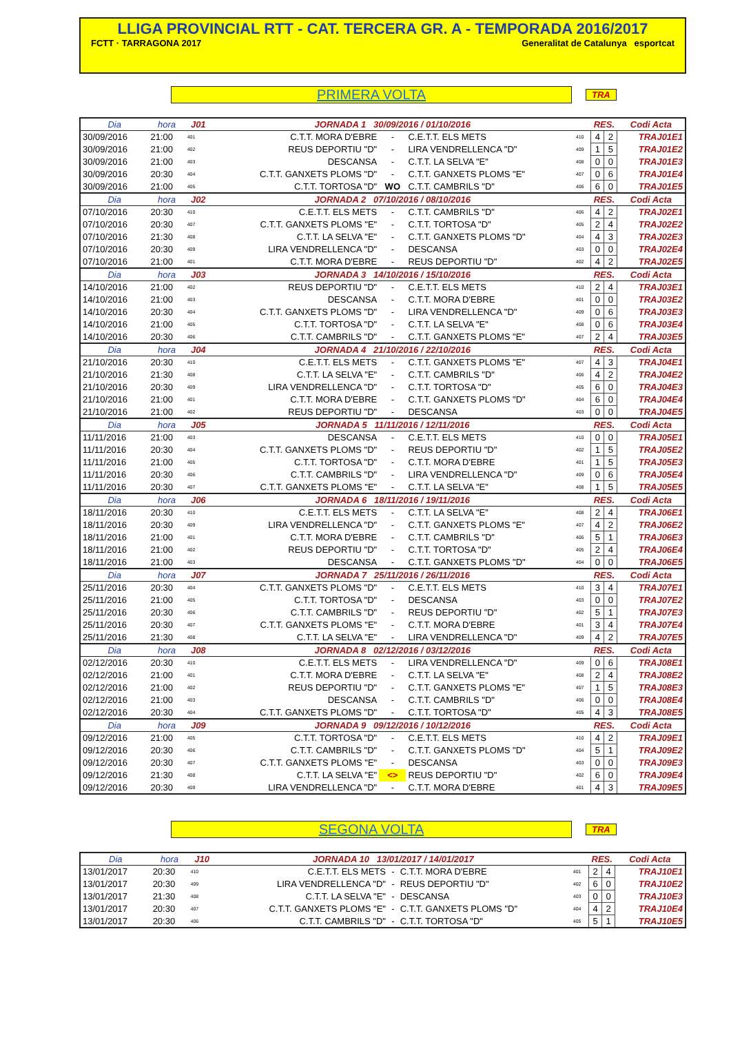LLIGA PROVINCIAL RTT - CAT. TERCERA GR. A - TEMPORADA 2016/2017
FCTT · TARRAGONA 2017 Generalitat de Catalunya esportcat
PRIMERA VOLTA
TRA
| Dia | hora | J01 | JORNADA 1 30/09/2016 / 01/10/2016 | | | | RES. | | Codi Acta |
| --- | --- | --- | --- | --- | --- | --- | --- | --- | --- |
| 30/09/2016 | 21:00 | 401 | C.T.T. MORA D'EBRE | - | C.E.T.T. ELS METS | 410 | 4 | 2 | TRAJ01E1 |
| 30/09/2016 | 21:00 | 402 | REUS DEPORTIU "D" | - | LIRA VENDRELLENCA "D" | 409 | 1 | 5 | TRAJ01E2 |
| 30/09/2016 | 21:00 | 403 | DESCANSA | - | C.T.T. LA SELVA "E" | 408 | 0 | 0 | TRAJ01E3 |
| 30/09/2016 | 20:30 | 404 | C.T.T. GANXETS PLOMS "D" | - | C.T.T. GANXETS PLOMS "E" | 407 | 0 | 6 | TRAJ01E4 |
| 30/09/2016 | 21:00 | 405 | C.T.T. TORTOSA "D" | WO | C.T.T. CAMBRILS "D" | 406 | 6 | 0 | TRAJ01E5 |
| Dia | hora | J02 | JORNADA 2 07/10/2016 / 08/10/2016 | | | | RES. | | Codi Acta |
| 07/10/2016 | 20:30 | 410 | C.E.T.T. ELS METS | - | C.T.T. CAMBRILS "D" | 406 | 4 | 2 | TRAJ02E1 |
| 07/10/2016 | 20:30 | 407 | C.T.T. GANXETS PLOMS "E" | - | C.T.T. TORTOSA "D" | 405 | 2 | 4 | TRAJ02E2 |
| 07/10/2016 | 21:30 | 408 | C.T.T. LA SELVA "E" | - | C.T.T. GANXETS PLOMS "D" | 404 | 4 | 3 | TRAJ02E3 |
| 07/10/2016 | 20:30 | 409 | LIRA VENDRELLENCA "D" | - | DESCANSA | 403 | 0 | 0 | TRAJ02E4 |
| 07/10/2016 | 21:00 | 401 | C.T.T. MORA D'EBRE | - | REUS DEPORTIU "D" | 402 | 4 | 2 | TRAJ02E5 |
| Dia | hora | J03 | JORNADA 3 14/10/2016 / 15/10/2016 | | | | RES. | | Codi Acta |
| 14/10/2016 | 21:00 | 402 | REUS DEPORTIU "D" | - | C.E.T.T. ELS METS | 410 | 2 | 4 | TRAJ03E1 |
| 14/10/2016 | 21:00 | 403 | DESCANSA | - | C.T.T. MORA D'EBRE | 401 | 0 | 0 | TRAJ03E2 |
| 14/10/2016 | 20:30 | 404 | C.T.T. GANXETS PLOMS "D" | - | LIRA VENDRELLENCA "D" | 409 | 0 | 6 | TRAJ03E3 |
| 14/10/2016 | 21:00 | 405 | C.T.T. TORTOSA "D" | - | C.T.T. LA SELVA "E" | 408 | 0 | 6 | TRAJ03E4 |
| 14/10/2016 | 20:30 | 406 | C.T.T. CAMBRILS "D" | - | C.T.T. GANXETS PLOMS "E" | 407 | 2 | 4 | TRAJ03E5 |
| Dia | hora | J04 | JORNADA 4 21/10/2016 / 22/10/2016 | | | | RES. | | Codi Acta |
| 21/10/2016 | 20:30 | 410 | C.E.T.T. ELS METS | - | C.T.T. GANXETS PLOMS "E" | 407 | 4 | 3 | TRAJ04E1 |
| 21/10/2016 | 21:30 | 408 | C.T.T. LA SELVA "E" | - | C.T.T. CAMBRILS "D" | 406 | 4 | 2 | TRAJ04E2 |
| 21/10/2016 | 20:30 | 409 | LIRA VENDRELLENCA "D" | - | C.T.T. TORTOSA "D" | 405 | 6 | 0 | TRAJ04E3 |
| 21/10/2016 | 21:00 | 401 | C.T.T. MORA D'EBRE | - | C.T.T. GANXETS PLOMS "D" | 404 | 6 | 0 | TRAJ04E4 |
| 21/10/2016 | 21:00 | 402 | REUS DEPORTIU "D" | - | DESCANSA | 403 | 0 | 0 | TRAJ04E5 |
| Dia | hora | J05 | JORNADA 5 11/11/2016 / 12/11/2016 | | | | RES. | | Codi Acta |
| 11/11/2016 | 21:00 | 403 | DESCANSA | - | C.E.T.T. ELS METS | 410 | 0 | 0 | TRAJ05E1 |
| 11/11/2016 | 20:30 | 404 | C.T.T. GANXETS PLOMS "D" | - | REUS DEPORTIU "D" | 402 | 1 | 5 | TRAJ05E2 |
| 11/11/2016 | 21:00 | 405 | C.T.T. TORTOSA "D" | - | C.T.T. MORA D'EBRE | 401 | 1 | 5 | TRAJ05E3 |
| 11/11/2016 | 20:30 | 406 | C.T.T. CAMBRILS "D" | - | LIRA VENDRELLENCA "D" | 409 | 0 | 6 | TRAJ05E4 |
| 11/11/2016 | 20:30 | 407 | C.T.T. GANXETS PLOMS "E" | - | C.T.T. LA SELVA "E" | 408 | 1 | 5 | TRAJ05E5 |
| Dia | hora | J06 | JORNADA 6 18/11/2016 / 19/11/2016 | | | | RES. | | Codi Acta |
| 18/11/2016 | 20:30 | 410 | C.E.T.T. ELS METS | - | C.T.T. LA SELVA "E" | 408 | 2 | 4 | TRAJ06E1 |
| 18/11/2016 | 20:30 | 409 | LIRA VENDRELLENCA "D" | - | C.T.T. GANXETS PLOMS "E" | 407 | 4 | 2 | TRAJ06E2 |
| 18/11/2016 | 21:00 | 401 | C.T.T. MORA D'EBRE | - | C.T.T. CAMBRILS "D" | 406 | 5 | 1 | TRAJ06E3 |
| 18/11/2016 | 21:00 | 402 | REUS DEPORTIU "D" | - | C.T.T. TORTOSA "D" | 405 | 2 | 4 | TRAJ06E4 |
| 18/11/2016 | 21:00 | 403 | DESCANSA | - | C.T.T. GANXETS PLOMS "D" | 404 | 0 | 0 | TRAJ06E5 |
| Dia | hora | J07 | JORNADA 7 25/11/2016 / 26/11/2016 | | | | RES. | | Codi Acta |
| 25/11/2016 | 20:30 | 404 | C.T.T. GANXETS PLOMS "D" | - | C.E.T.T. ELS METS | 410 | 3 | 4 | TRAJ07E1 |
| 25/11/2016 | 21:00 | 405 | C.T.T. TORTOSA "D" | - | DESCANSA | 403 | 0 | 0 | TRAJ07E2 |
| 25/11/2016 | 20:30 | 406 | C.T.T. CAMBRILS "D" | - | REUS DEPORTIU "D" | 402 | 5 | 1 | TRAJ07E3 |
| 25/11/2016 | 20:30 | 407 | C.T.T. GANXETS PLOMS "E" | - | C.T.T. MORA D'EBRE | 401 | 3 | 4 | TRAJ07E4 |
| 25/11/2016 | 21:30 | 408 | C.T.T. LA SELVA "E" | - | LIRA VENDRELLENCA "D" | 409 | 4 | 2 | TRAJ07E5 |
| Dia | hora | J08 | JORNADA 8 02/12/2016 / 03/12/2016 | | | | RES. | | Codi Acta |
| 02/12/2016 | 20:30 | 410 | C.E.T.T. ELS METS | - | LIRA VENDRELLENCA "D" | 409 | 0 | 6 | TRAJ08E1 |
| 02/12/2016 | 21:00 | 401 | C.T.T. MORA D'EBRE | - | C.T.T. LA SELVA "E" | 408 | 2 | 4 | TRAJ08E2 |
| 02/12/2016 | 21:00 | 402 | REUS DEPORTIU "D" | - | C.T.T. GANXETS PLOMS "E" | 407 | 1 | 5 | TRAJ08E3 |
| 02/12/2016 | 21:00 | 403 | DESCANSA | - | C.T.T. CAMBRILS "D" | 406 | 0 | 0 | TRAJ08E4 |
| 02/12/2016 | 20:30 | 404 | C.T.T. GANXETS PLOMS "D" | - | C.T.T. TORTOSA "D" | 405 | 4 | 3 | TRAJ08E5 |
| Dia | hora | J09 | JORNADA 9 09/12/2016 / 10/12/2016 | | | | RES. | | Codi Acta |
| 09/12/2016 | 21:00 | 405 | C.T.T. TORTOSA "D" | - | C.E.T.T. ELS METS | 410 | 4 | 2 | TRAJ09E1 |
| 09/12/2016 | 20:30 | 406 | C.T.T. CAMBRILS "D" | - | C.T.T. GANXETS PLOMS "D" | 404 | 5 | 1 | TRAJ09E2 |
| 09/12/2016 | 20:30 | 407 | C.T.T. GANXETS PLOMS "E" | - | DESCANSA | 403 | 0 | 0 | TRAJ09E3 |
| 09/12/2016 | 21:30 | 408 | C.T.T. LA SELVA "E" | <> | REUS DEPORTIU "D" | 402 | 6 | 0 | TRAJ09E4 |
| 09/12/2016 | 20:30 | 409 | LIRA VENDRELLENCA "D" | - | C.T.T. MORA D'EBRE | 401 | 4 | 3 | TRAJ09E5 |
SEGONA VOLTA
TRA
| Dia | hora | J10 | JORNADA 10 13/01/2017 / 14/01/2017 | | | | RES. | | Codi Acta |
| --- | --- | --- | --- | --- | --- | --- | --- | --- | --- |
| 13/01/2017 | 20:30 | 410 | C.E.T.T. ELS METS | - | C.T.T. MORA D'EBRE | 401 | 2 | 4 | TRAJ10E1 |
| 13/01/2017 | 20:30 | 409 | LIRA VENDRELLENCA "D" | - | REUS DEPORTIU "D" | 402 | 6 | 0 | TRAJ10E2 |
| 13/01/2017 | 21:30 | 408 | C.T.T. LA SELVA "E" | - | DESCANSA | 403 | 0 | 0 | TRAJ10E3 |
| 13/01/2017 | 20:30 | 407 | C.T.T. GANXETS PLOMS "E" | - | C.T.T. GANXETS PLOMS "D" | 404 | 4 | 2 | TRAJ10E4 |
| 13/01/2017 | 20:30 | 406 | C.T.T. CAMBRILS "D" | - | C.T.T. TORTOSA "D" | 405 | 5 | 1 | TRAJ10E5 |